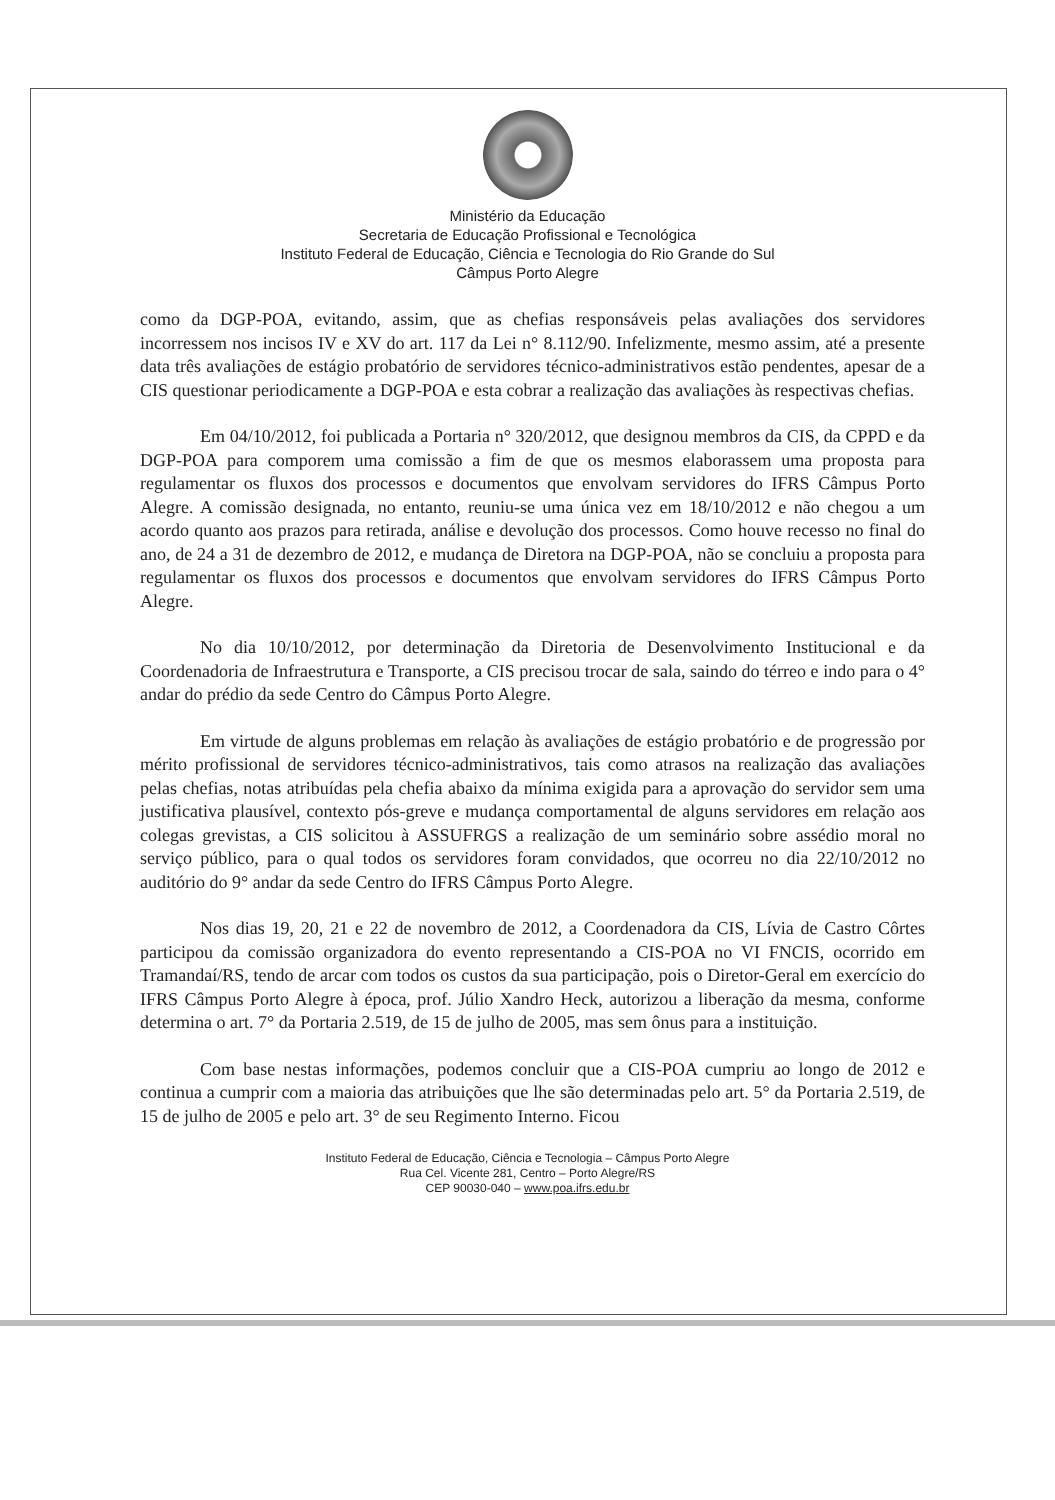Ministério da Educação
Secretaria de Educação Profissional e Tecnológica
Instituto Federal de Educação, Ciência e Tecnologia do Rio Grande do Sul
Câmpus Porto Alegre
como da DGP-POA, evitando, assim, que as chefias responsáveis pelas avaliações dos servidores incorressem nos incisos IV e XV do art. 117 da Lei n° 8.112/90. Infelizmente, mesmo assim, até a presente data três avaliações de estágio probatório de servidores técnico-administrativos estão pendentes, apesar de a CIS questionar periodicamente a DGP-POA e esta cobrar a realização das avaliações às respectivas chefias.
Em 04/10/2012, foi publicada a Portaria n° 320/2012, que designou membros da CIS, da CPPD e da DGP-POA para comporem uma comissão a fim de que os mesmos elaborassem uma proposta para regulamentar os fluxos dos processos e documentos que envolvam servidores do IFRS Câmpus Porto Alegre. A comissão designada, no entanto, reuniu-se uma única vez em 18/10/2012 e não chegou a um acordo quanto aos prazos para retirada, análise e devolução dos processos. Como houve recesso no final do ano, de 24 a 31 de dezembro de 2012, e mudança de Diretora na DGP-POA, não se concluiu a proposta para regulamentar os fluxos dos processos e documentos que envolvam servidores do IFRS Câmpus Porto Alegre.
No dia 10/10/2012, por determinação da Diretoria de Desenvolvimento Institucional e da Coordenadoria de Infraestrutura e Transporte, a CIS precisou trocar de sala, saindo do térreo e indo para o 4° andar do prédio da sede Centro do Câmpus Porto Alegre.
Em virtude de alguns problemas em relação às avaliações de estágio probatório e de progressão por mérito profissional de servidores técnico-administrativos, tais como atrasos na realização das avaliações pelas chefias, notas atribuídas pela chefia abaixo da mínima exigida para a aprovação do servidor sem uma justificativa plausível, contexto pós-greve e mudança comportamental de alguns servidores em relação aos colegas grevistas, a CIS solicitou à ASSUFRGS a realização de um seminário sobre assédio moral no serviço público, para o qual todos os servidores foram convidados, que ocorreu no dia 22/10/2012 no auditório do 9° andar da sede Centro do IFRS Câmpus Porto Alegre.
Nos dias 19, 20, 21 e 22 de novembro de 2012, a Coordenadora da CIS, Lívia de Castro Côrtes participou da comissão organizadora do evento representando a CIS-POA no VI FNCIS, ocorrido em Tramandaí/RS, tendo de arcar com todos os custos da sua participação, pois o Diretor-Geral em exercício do IFRS Câmpus Porto Alegre à época, prof. Júlio Xandro Heck, autorizou a liberação da mesma, conforme determina o art. 7° da Portaria 2.519, de 15 de julho de 2005, mas sem ônus para a instituição.
Com base nestas informações, podemos concluir que a CIS-POA cumpriu ao longo de 2012 e continua a cumprir com a maioria das atribuições que lhe são determinadas pelo art. 5° da Portaria 2.519, de 15 de julho de 2005 e pelo art. 3° de seu Regimento Interno. Ficou
Instituto Federal de Educação, Ciência e Tecnologia – Câmpus Porto Alegre
Rua Cel. Vicente 281, Centro – Porto Alegre/RS
CEP 90030-040 – www.poa.ifrs.edu.br